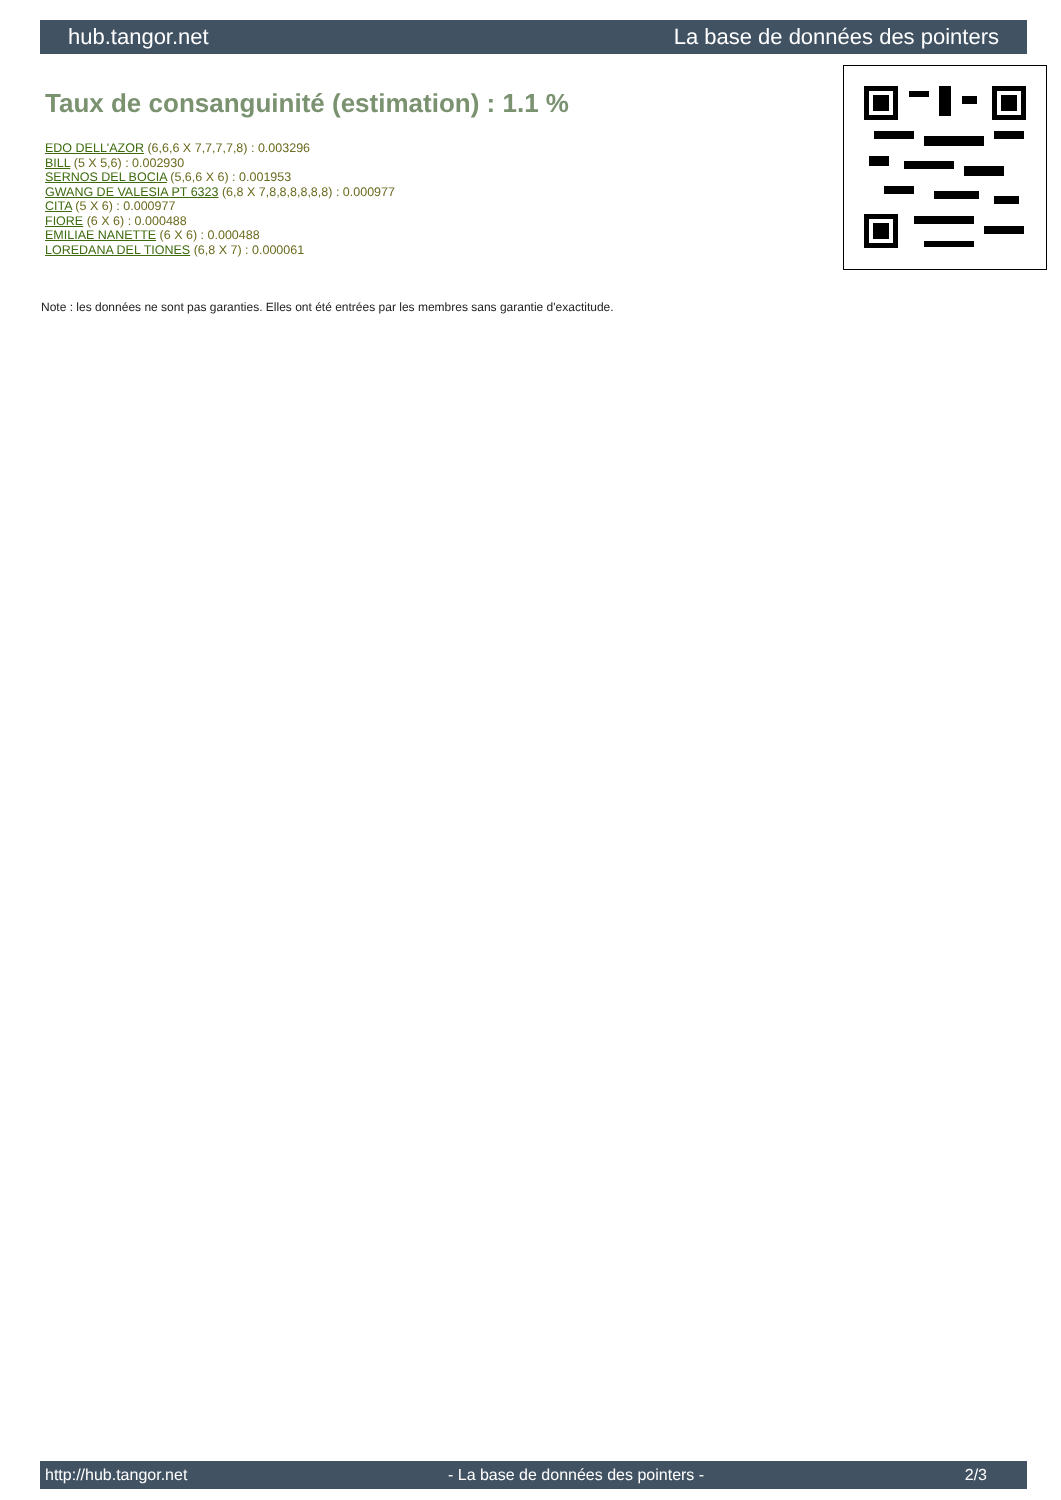hub.tangor.net La base de données des pointers
Taux de consanguinité (estimation) : 1.1 %
EDO DELL'AZOR (6,6,6 X 7,7,7,7,8) : 0.003296
BILL (5 X 5,6) : 0.002930
SERNOS DEL BOCIA (5,6,6 X 6) : 0.001953
GWANG DE VALESIA PT 6323 (6,8 X 7,8,8,8,8,8,8) : 0.000977
CITA (5 X 6) : 0.000977
FIORE (6 X 6) : 0.000488
EMILIAE NANETTE (6 X 6) : 0.000488
LOREDANA DEL TIONES (6,8 X 7) : 0.000061
Note : les données ne sont pas garanties. Elles ont été entrées par les membres sans garantie d'exactitude.
http://hub.tangor.net - La base de données des pointers - 2/3